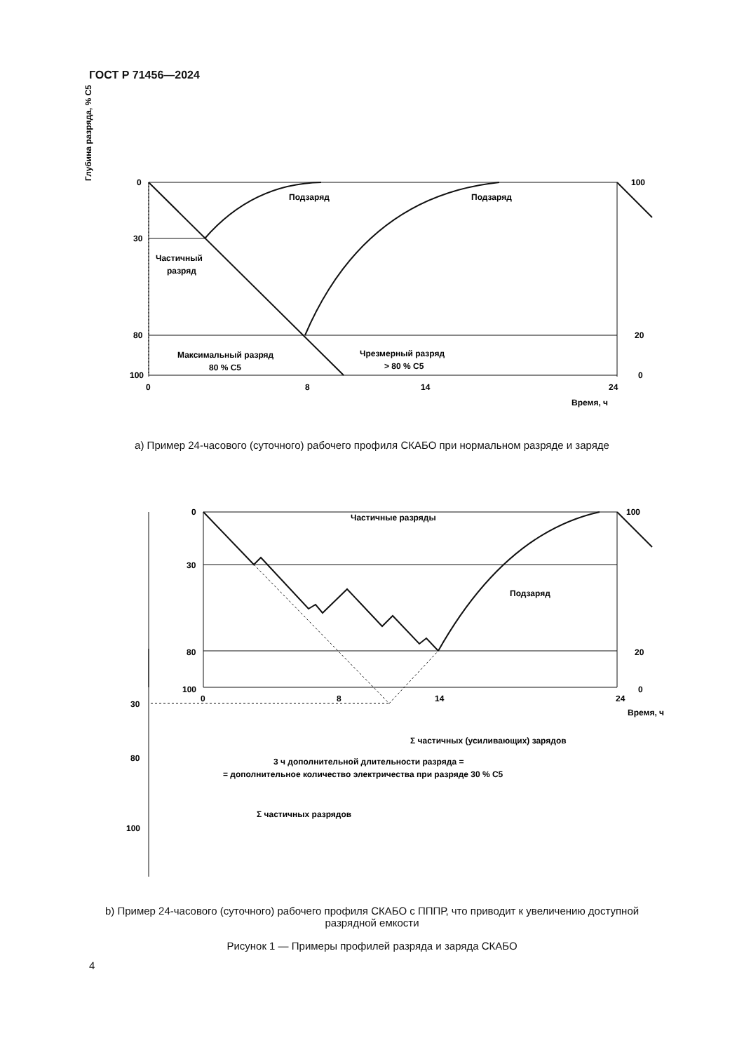ГОСТ Р 71456—2024
0
30
80
100
0
8
14
24
100
20
0
Время, ч
Подзаряд
Подзаряд
Частичный
разряд
Максимальный разряд
80 % C5
Чрезмерный разряд
> 80 % C5
Глубина разряда, % C5
Частичные разряды
Подзаряд
0
30
80
100
0
8
14
24
100
20
0
Время, ч
30
80
100
Σ частичных (усиливающих) зарядов
3 ч дополнительной длительности разряда =
= дополнительное количество электричества при разряде 30 % C5
Σ частичных разрядов
a) Пример 24-часового (суточного) рабочего профиля СКАБО при нормальном разряде и заряде
b) Пример 24-часового (суточного) рабочего профиля СКАБО с ПППР, что приводит к увеличению доступной
разрядной емкости
Рисунок 1 — Примеры профилей разряда и заряда СКАБО
4